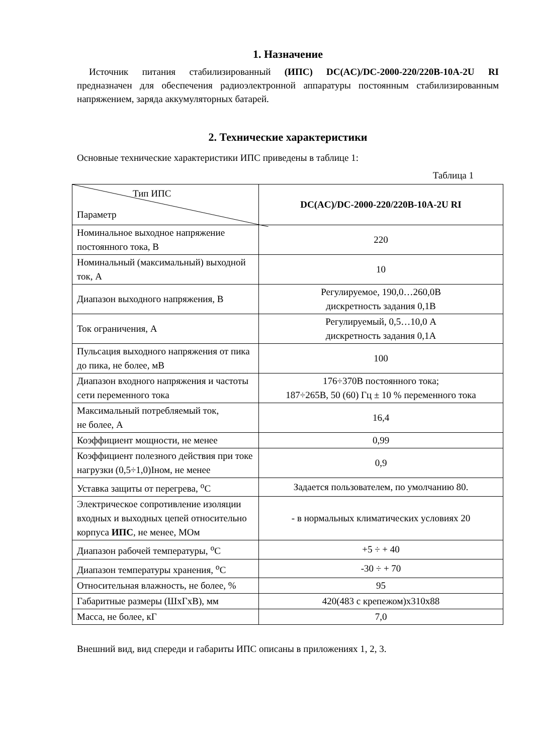1. Назначение
Источник питания стабилизированный (ИПС) DC(AC)/DC-2000-220/220В-10А-2U RI предназначен для обеспечения радиоэлектронной аппаратуры постоянным стабилизированным напряжением, заряда аккумуляторных батарей.
2. Технические характеристики
Основные технические характеристики ИПС приведены в таблице 1:
Таблица 1
| Тип ИПС Параметр | DC(AC)/DC-2000-220/220В-10А-2U RI |
| Номинальное выходное напряжение постоянного тока, В | 220 |
| Номинальный (максимальный) выходной ток, А | 10 |
| Диапазон выходного напряжения, В | Регулируемое, 190,0…260,0В дискретность задания 0,1В |
| Ток ограничения, А | Регулируемый, 0,5…10,0 А дискретность задания 0,1А |
| Пульсация выходного напряжения от пика до пика, не более, мВ | 100 |
| Диапазон входного напряжения и частоты сети переменного тока | 176÷370В постоянного тока; 187÷265В, 50 (60) Гц ± 10 % переменного тока |
| Максимальный потребляемый ток, не более, А | 16,4 |
| Коэффициент мощности, не менее | 0,99 |
| Коэффициент полезного действия при токе нагрузки (0,5÷1,0)Iном, не менее | 0,9 |
| Уставка защиты от перегрева, <sup>о</sup>С | Задается пользователем, по умолчанию 80. |
| Электрическое сопротивление изоляции входных и выходных цепей относительно корпуса ИПС , не менее, МОм | - в нормальных климатических условиях 20 |
| Диапазон рабочей температуры, <sup>о</sup>С | +5 ÷ + 40 |
| Диапазон температуры хранения, <sup>о</sup>С | -30 ÷ + 70 |
| Относительная влажность, не более, % | 95 |
| Габаритные размеры (ШхГхВ), мм | 420(483 с крепежом)х310х88 |
| Масса, не более, кГ | 7,0 |
Внешний вид, вид спереди и габариты ИПС описаны в приложениях 1, 2, 3.